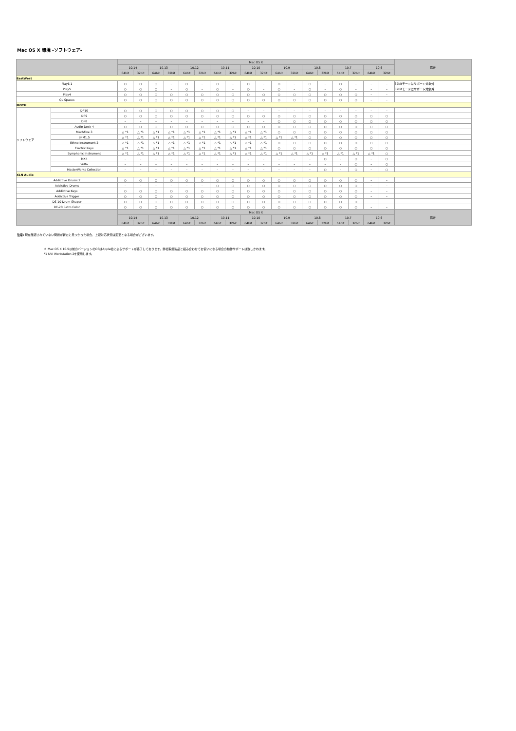Mac OS X 環境 -ソフトウェア-
| | | Mac OS X | | | | | | | | | | | | | | | | | | 備考 |
| --- | --- | --- | --- | --- | --- | --- | --- | --- | --- | --- | --- | --- | --- | --- | --- | --- | --- | --- | --- | --- |
| | | 10.14 | | 10.13 | | 10.12 | | 10.11 | | 10.10 | | 10.9 | | 10.8 | | 10.7 | | 10.6 | | |
| | | 64bit | 32bit | 64bit | 32bit | 64bit | 32bit | 64bit | 32bit | 64bit | 32bit | 64bit | 32bit | 64bit | 32bit | 64bit | 32bit | 64bit | 32bit | |
| EastWest | | | | | | | | | | | | | | | | | | | | |
| Play6.1 | | ○ | ○ | ○ | – | ○ | – | ○ | – | ○ | – | ○ | – | ○ | – | ○ | – | – | – | 32bitモードはサポート対象外 |
| Play5 | | ○ | ○ | ○ | – | ○ | – | ○ | – | ○ | – | ○ | – | ○ | – | ○ | – | – | – | 32bitモードはサポート対象外 |
| Play4 | | ○ | ○ | ○ | ○ | ○ | ○ | ○ | ○ | ○ | ○ | ○ | ○ | ○ | ○ | ○ | ○ | – | – | |
| QL Spaces | | ○ | ○ | ○ | ○ | ○ | ○ | ○ | ○ | ○ | ○ | ○ | ○ | ○ | ○ | ○ | ○ | – | – | |
| MOTU | | | | | | | | | | | | | | | | | | | | |
| ソフトウェア | DP10 | ○ | ○ | ○ | ○ | ○ | ○ | ○ | ○ | – | – | – | – | – | – | – | – | – | – | |
| | DP9 | ○ | ○ | ○ | ○ | ○ | ○ | ○ | ○ | ○ | ○ | ○ | ○ | ○ | ○ | ○ | ○ | ○ | ○ | |
| | DP8 | – | – | – | – | – | – | – | – | – | – | ○ | ○ | ○ | ○ | ○ | ○ | ○ | ○ | |
| | Audio Desk 4 | ○ | ○ | ○ | ○ | ○ | ○ | ○ | ○ | ○ | ○ | ○ | ○ | ○ | ○ | ○ | ○ | ○ | ○ | |
| | MachFive 3 | △ *1 | △ *1 | △ *1 | △ *1 | △ *1 | △ *1 | △ *1 | △ *1 | △ *1 | △ *1 | ○ | ○ | ○ | ○ | ○ | ○ | ○ | ○ | |
| | BPM1.5 | △ *1 | △ *1 | △ *1 | △ *1 | △ *1 | △ *1 | △ *1 | △ *1 | △ *1 | △ *1 | △ *1 | △ *1 | ○ | ○ | ○ | ○ | ○ | ○ | |
| | Ethno Instrument 2 | △ *1 | △ *1 | △ *1 | △ *1 | △ *1 | △ *1 | △ *1 | △ *1 | △ *1 | △ *1 | ○ | ○ | ○ | ○ | ○ | ○ | ○ | ○ | |
| | Electric Keys | △ *1 | △ *1 | △ *1 | △ *1 | △ *1 | △ *1 | △ *1 | △ *1 | △ *1 | △ *1 | ○ | ○ | ○ | ○ | ○ | ○ | ○ | ○ | |
| | Symphonic Instrument | △ *1 | △ *1 | △ *1 | △ *1 | △ *1 | △ *1 | △ *1 | △ *1 | △ *1 | △ *1 | △ *1 | △ *1 | △ *1 | △ *1 | △ *1 | △ *1 | △ *1 | ○ | |
| | MX4 | – | – | – | – | – | – | – | – | – | – | – | – | – | ○ | – | ○ | – | ○ | |
| | Volta | – | – | – | – | – | – | – | – | – | – | – | – | – | – | – | ○ | – | ○ | |
| | MasterWorks Collection | – | – | – | – | – | – | – | – | – | – | – | – | – | ○ | – | ○ | – | ○ | |
| XLN Audio | | | | | | | | | | | | | | | | | | | | |
| Addictive Drums 2 | | ○ | ○ | ○ | ○ | ○ | ○ | ○ | ○ | ○ | ○ | ○ | ○ | ○ | ○ | ○ | ○ | – | – | |
| Addictive Drums | | – | – | – | – | – | – | ○ | ○ | ○ | ○ | ○ | ○ | ○ | ○ | ○ | ○ | – | – | |
| Addictive Keys | | ○ | ○ | ○ | ○ | ○ | ○ | ○ | ○ | ○ | ○ | ○ | ○ | ○ | ○ | ○ | ○ | – | – | |
| Addictive Trigger | | ○ | ○ | ○ | ○ | ○ | ○ | ○ | ○ | ○ | ○ | ○ | ○ | ○ | ○ | ○ | ○ | – | – | |
| DS-10 Drum Shaper | | ○ | ○ | ○ | ○ | ○ | ○ | ○ | ○ | ○ | ○ | ○ | ○ | ○ | ○ | ○ | ○ | – | – | |
| RC-20 Retro Color | | ○ | ○ | ○ | ○ | ○ | ○ | ○ | ○ | ○ | ○ | ○ | ○ | ○ | ○ | ○ | ○ | – | – | |
| | | Mac OS X | | | | | | | | | | | | | | | | | | 備考 |
| | | 10.14 | | 10.13 | | 10.12 | | 10.11 | | 10.10 | | 10.9 | | 10.8 | | 10.7 | | 10.6 | | |
| | | 64bit | 32bit | 64bit | 32bit | 64bit | 32bit | 64bit | 32bit | 64bit | 32bit | 64bit | 32bit | 64bit | 32bit | 64bit | 32bit | 64bit | 32bit | |
注意: 現在確認されていない問題が新たに見つかった場合、上記対応状況は変更となる場合がございます。
＊ Mac OS X 10.5以前のバージョンのOSはApple社によるサポートが終了しております。弊社取扱製品と組み合わせてお使いになる場合の動作サポートは致しかねます。
*1 UVI Workstation 2を使用します。